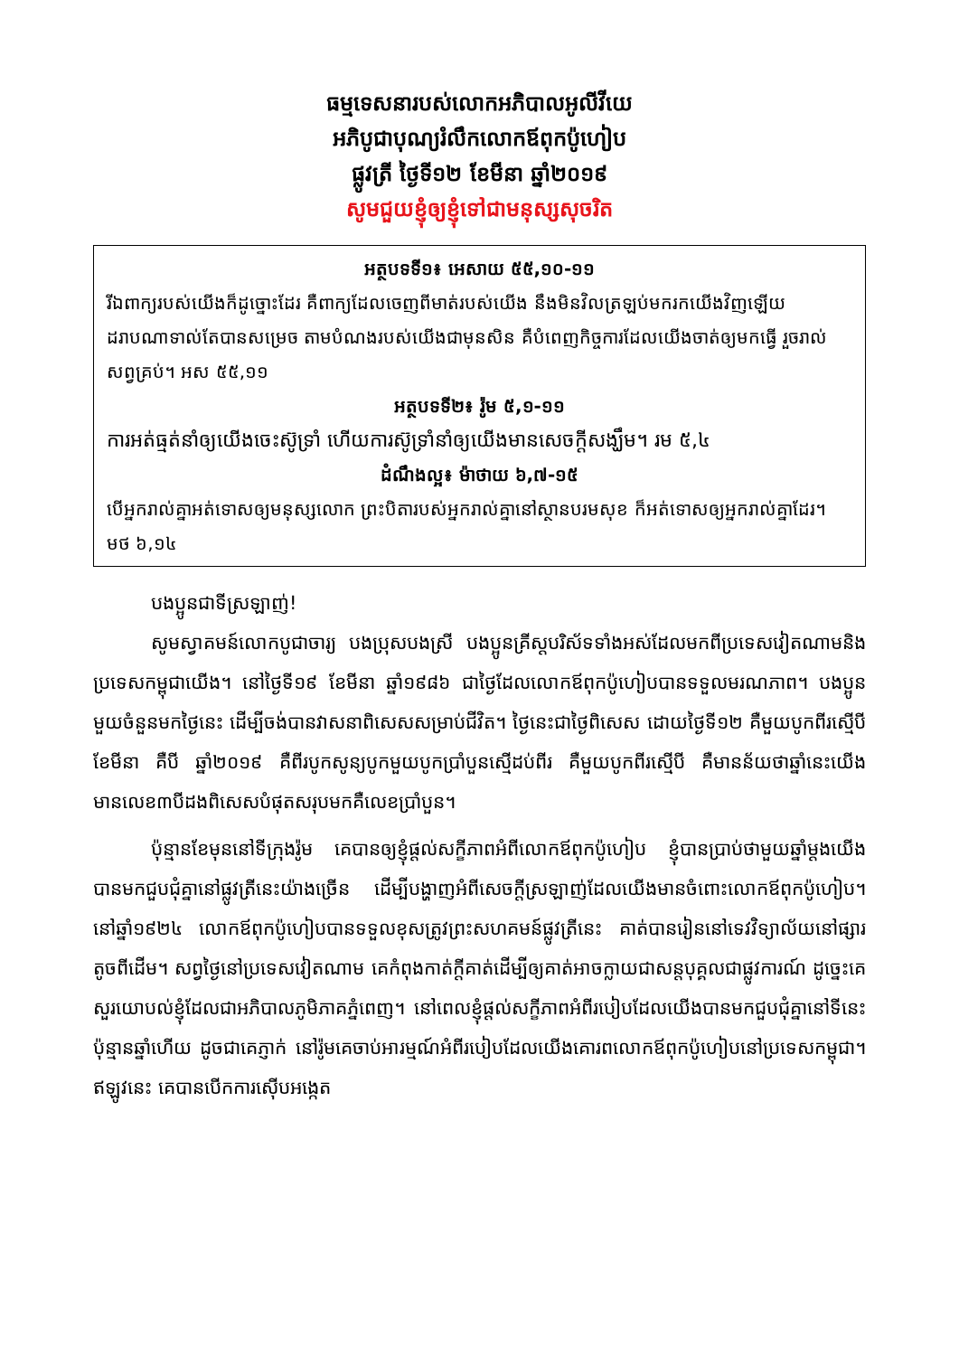ធម្មទេសនារបស់លោកអភិបាលអូលីវីយេ
អភិបូជាបុណ្យរំលឹកលោកឪពុកប៉ូហៀប
ផ្លូវត្រី ថ្ងៃទី១២ ខែមីនា ឆ្នាំ២០១៩
សូមជួយខ្ញុំឲ្យខ្ញុំទៅជាមនុស្សសុចរិត
អត្ថបទទី១៖ អេសាយ ៥៥,១០-១១
រីឯពាក្យរបស់យើងក៏ដូច្នោះដែរ គឺពាក្យដែលចេញពីមាត់របស់យើង នឹងមិនវិលត្រឡប់មករកយើងវិញឡើយ ដរាបណាទាល់តែបានសម្រេច តាមបំណងរបស់យើងជាមុនសិន គឺបំពេញកិច្ចការដែលយើងចាត់ឲ្យមកធ្វើ រួចរាល់សព្វគ្រប់។ អស ៥៥,១១
អត្ថបទទី២៖ រ៉ូម ៥,១-១១
ការអត់ធ្មត់នាំឲ្យយើងចេះស៊ូទ្រាំ ហើយការស៊ូទ្រាំនាំឲ្យយើងមានសេចក្ដីសង្ឃឹម។ រម ៥,៤
ដំណឹងល្អ៖ ម៉ាថាយ ៦,៧-១៥
បើអ្នករាល់គ្នាអត់ទោសឲ្យមនុស្សលោក ព្រះបិតារបស់អ្នករាល់គ្នានៅស្ថានបរមសុខ ក៏អត់ទោសឲ្យអ្នករាល់គ្នាដែរ។ មថ ៦,១៤
បងប្អូនជាទីស្រឡាញ់!
សូមស្វាគមន៍លោកបូជាចារ្យ បងប្រុសបងស្រី បងប្អូនគ្រីស្តបរិស័ទទាំងអស់ដែលមកពីប្រទេសវៀតណាមនិងប្រទេសកម្ពុជាយើង។ នៅថ្ងៃទី១៩ ខែមីនា ឆ្នាំ១៩៨៦ ជាថ្ងៃដែលលោកឪពុកប៉ូហៀបបានទទួលមរណភាព។ បងប្អូនមួយចំនួនមកថ្ងៃនេះ ដើម្បីចង់បានវាសនាពិសេសសម្រាប់ជីវិត។ ថ្ងៃនេះជាថ្ងៃពិសេស ដោយថ្ងៃទី១២ គឺមួយបូកពីរស្មើបី ខែមីនា គឺបី ឆ្នាំ២០១៩ គឺពីរបូកសូន្យបូកមួយបូកប្រាំបួនស្មើដប់ពីរ គឺមួយបូកពីរស្មើបី គឺមានន័យថាឆ្នាំនេះយើងមានលេខ៣បីដងពិសេសបំផុតសរុបមកគឺលេខប្រាំបួន។
ប៉ុន្មានខែមុននៅទីក្រុងរ៉ូម គេបានឲ្យខ្ញុំផ្តល់សក្ខីភាពអំពីលោកឪពុកប៉ូហៀប ខ្ញុំបានប្រាប់ថាមួយឆ្នាំម្តងយើងបានមកជួបជុំគ្នានៅផ្លូវត្រីនេះយ៉ាងច្រើន ដើម្បីបង្ហាញអំពីសេចក្តីស្រឡាញ់ដែលយើងមានចំពោះលោកឪពុកប៉ូហៀប។ នៅឆ្នាំ១៩២៤ លោកឪពុកប៉ូហៀបបានទទួលខុសត្រូវព្រះសហគមន៍ផ្លូវត្រីនេះ គាត់បានរៀននៅទេវវិទ្យាល័យនៅផ្សារតូចពីដើម។ សព្វថ្ងៃនៅប្រទេសវៀតណាម គេកំពុងកាត់ក្តីគាត់ដើម្បីឲ្យគាត់អាចក្លាយជាសន្តបុគ្គលជាផ្លូវការណ៍ ដូច្នេះគេសួរយោបល់ខ្ញុំដែលជាអភិបាលភូមិភាគភ្នំពេញ។ នៅពេលខ្ញុំផ្តល់សក្ខីភាពអំពីរបៀបដែលយើងបានមកជួបជុំគ្នានៅទីនេះប៉ុន្មានឆ្នាំហើយ ដូចជាគេភ្ញាក់ នៅរ៉ូមគេចាប់អារម្មណ៍អំពីរបៀបដែលយើងគោរពលោកឪពុកប៉ូហៀបនៅប្រទេសកម្ពុជា។ ឥឡូវនេះ គេបានបើកការស៊ើបអង្កេត